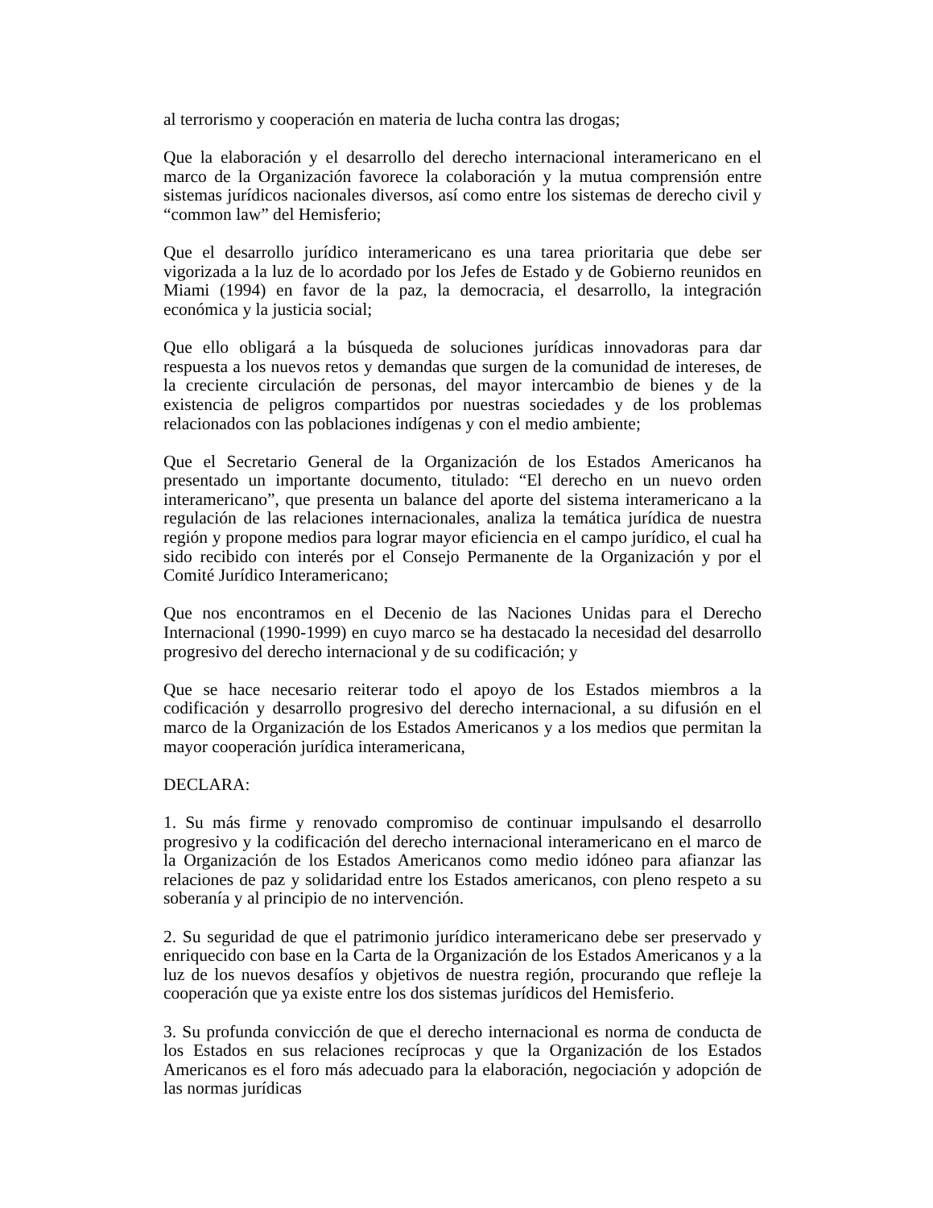al terrorismo y cooperación en materia de lucha contra las drogas;
Que la elaboración y el desarrollo del derecho internacional interamericano en el marco de la Organización favorece la colaboración y la mutua comprensión entre sistemas jurídicos nacionales diversos, así como entre los sistemas de derecho civil y “common law” del Hemisferio;
Que el desarrollo jurídico interamericano es una tarea prioritaria que debe ser vigorizada a la luz de lo acordado por los Jefes de Estado y de Gobierno reunidos en Miami (1994) en favor de la paz, la democracia, el desarrollo, la integración económica y la justicia social;
Que ello obligará a la búsqueda de soluciones jurídicas innovadoras para dar respuesta a los nuevos retos y demandas que surgen de la comunidad de intereses, de la creciente circulación de personas, del mayor intercambio de bienes y de la existencia de peligros compartidos por nuestras sociedades y de los problemas relacionados con las poblaciones indígenas y con el medio ambiente;
Que el Secretario General de la Organización de los Estados Americanos ha presentado un importante documento, titulado: “El derecho en un nuevo orden interamericano”, que presenta un balance del aporte del sistema interamericano a la regulación de las relaciones internacionales, analiza la temática jurídica de nuestra región y propone medios para lograr mayor eficiencia en el campo jurídico, el cual ha sido recibido con interés por el Consejo Permanente de la Organización y por el Comité Jurídico Interamericano;
Que nos encontramos en el Decenio de las Naciones Unidas para el Derecho Internacional (1990-1999) en cuyo marco se ha destacado la necesidad del desarrollo progresivo del derecho internacional y de su codificación; y
Que se hace necesario reiterar todo el apoyo de los Estados miembros a la codificación y desarrollo progresivo del derecho internacional, a su difusión en el marco de la Organización de los Estados Americanos y a los medios que permitan la mayor cooperación jurídica interamericana,
DECLARA:
1. Su más firme y renovado compromiso de continuar impulsando el desarrollo progresivo y la codificación del derecho internacional interamericano en el marco de la Organización de los Estados Americanos como medio idóneo para afianzar las relaciones de paz y solidaridad entre los Estados americanos, con pleno respeto a su soberanía y al principio de no intervención.
2. Su seguridad de que el patrimonio jurídico interamericano debe ser preservado y enriquecido con base en la Carta de la Organización de los Estados Americanos y a la luz de los nuevos desafíos y objetivos de nuestra región, procurando que refleje la cooperación que ya existe entre los dos sistemas jurídicos del Hemisferio.
3. Su profunda convicción de que el derecho internacional es norma de conducta de los Estados en sus relaciones recíprocas y que la Organización de los Estados Americanos es el foro más adecuado para la elaboración, negociación y adopción de las normas jurídicas